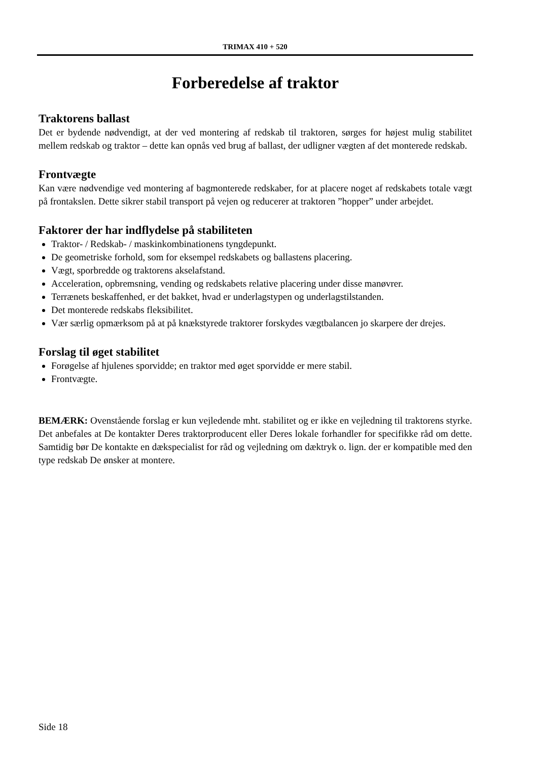TRIMAX 410 + 520
Forberedelse af traktor
Traktorens ballast
Det er bydende nødvendigt, at der ved montering af redskab til traktoren, sørges for højest mulig stabilitet mellem redskab og traktor – dette kan opnås ved brug af ballast, der udligner vægten af det monterede redskab.
Frontvægte
Kan være nødvendige ved montering af bagmonterede redskaber, for at placere noget af redskabets totale vægt på frontakslen. Dette sikrer stabil transport på vejen og reducerer at traktoren ”hopper” under arbejdet.
Faktorer der har indflydelse på stabiliteten
Traktor- / Redskab- / maskinkombinationens tyngdepunkt.
De geometriske forhold, som for eksempel redskabets og ballastens placering.
Vægt, sporbredde og traktorens akselafstand.
Acceleration, opbremsning, vending og redskabets relative placering under disse manøvrer.
Terrænets beskaffenhed, er det bakket, hvad er underlagstypen og underlagstilstanden.
Det monterede redskabs fleksibilitet.
Vær særlig opmærksom på at på knækstyrede traktorer forskydes vægtbalancen jo skarpere der drejes.
Forslag til øget stabilitet
Forøgelse af hjulenes sporvidde; en traktor med øget sporvidde er mere stabil.
Frontvægte.
BEMÆRK: Ovenstående forslag er kun vejledende mht. stabilitet og er ikke en vejledning til traktorens styrke. Det anbefales at De kontakter Deres traktorproducent eller Deres lokale forhandler for specifikke råd om dette. Samtidig bør De kontakte en dækspecialist for råd og vejledning om dæktryk o. lign. der er kompatible med den type redskab De ønsker at montere.
Side 18